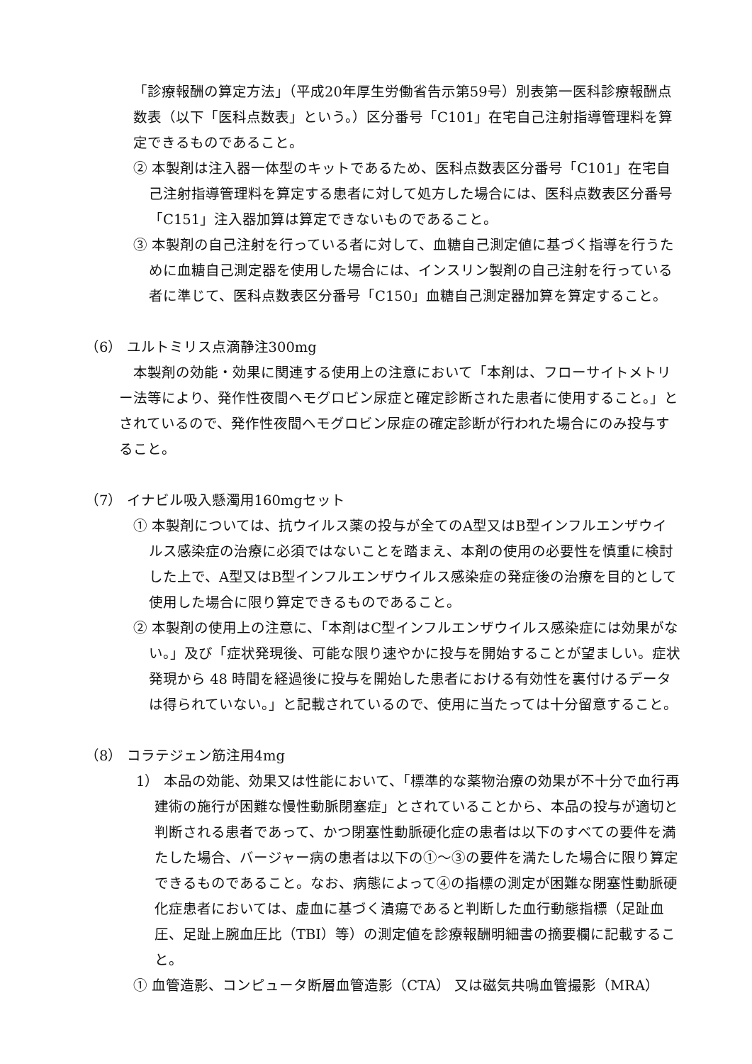「診療報酬の算定方法」（平成20年厚生労働省告示第59号）別表第一医科診療報酬点数表（以下「医科点数表」という。）区分番号「C101」在宅自己注射指導管理料を算定できるものであること。
② 本製剤は注入器一体型のキットであるため、医科点数表区分番号「C101」在宅自己注射指導管理料を算定する患者に対して処方した場合には、医科点数表区分番号「C151」注入器加算は算定できないものであること。
③ 本製剤の自己注射を行っている者に対して、血糖自己測定値に基づく指導を行うために血糖自己測定器を使用した場合には、インスリン製剤の自己注射を行っている者に準じて、医科点数表区分番号「C150」血糖自己測定器加算を算定すること。
（6） ユルトミリス点滴静注300mg
本製剤の効能・効果に関連する使用上の注意において「本剤は、フローサイトメトリー法等により、発作性夜間ヘモグロビン尿症と確定診断された患者に使用すること。」とされているので、発作性夜間ヘモグロビン尿症の確定診断が行われた場合にのみ投与すること。
（7） イナビル吸入懸濁用160mgセット
① 本製剤については、抗ウイルス薬の投与が全てのA型又はB型インフルエンザウイルス感染症の治療に必須ではないことを踏まえ、本剤の使用の必要性を慎重に検討した上で、A型又はB型インフルエンザウイルス感染症の発症後の治療を目的として使用した場合に限り算定できるものであること。
② 本製剤の使用上の注意に、「本剤はC型インフルエンザウイルス感染症には効果がない。」及び「症状発現後、可能な限り速やかに投与を開始することが望ましい。症状発現から 48 時間を経過後に投与を開始した患者における有効性を裏付けるデータは得られていない。」と記載されているので、使用に当たっては十分留意すること。
（8） コラテジェン筋注用4mg
1） 本品の効能、効果又は性能において、「標準的な薬物治療の効果が不十分で血行再建術の施行が困難な慢性動脈閉塞症」とされていることから、本品の投与が適切と判断される患者であって、かつ閉塞性動脈硬化症の患者は以下のすべての要件を満たした場合、バージャー病の患者は以下の①～③の要件を満たした場合に限り算定できるものであること。なお、病態によって④の指標の測定が困難な閉塞性動脈硬化症患者においては、虚血に基づく潰瘍であると判断した血行動態指標（足趾血圧、足趾上腕血圧比（TBI）等）の測定値を診療報酬明細書の摘要欄に記載すること。
① 血管造影、コンピュータ断層血管造影（CTA） 又は磁気共鳴血管撮影（MRA）